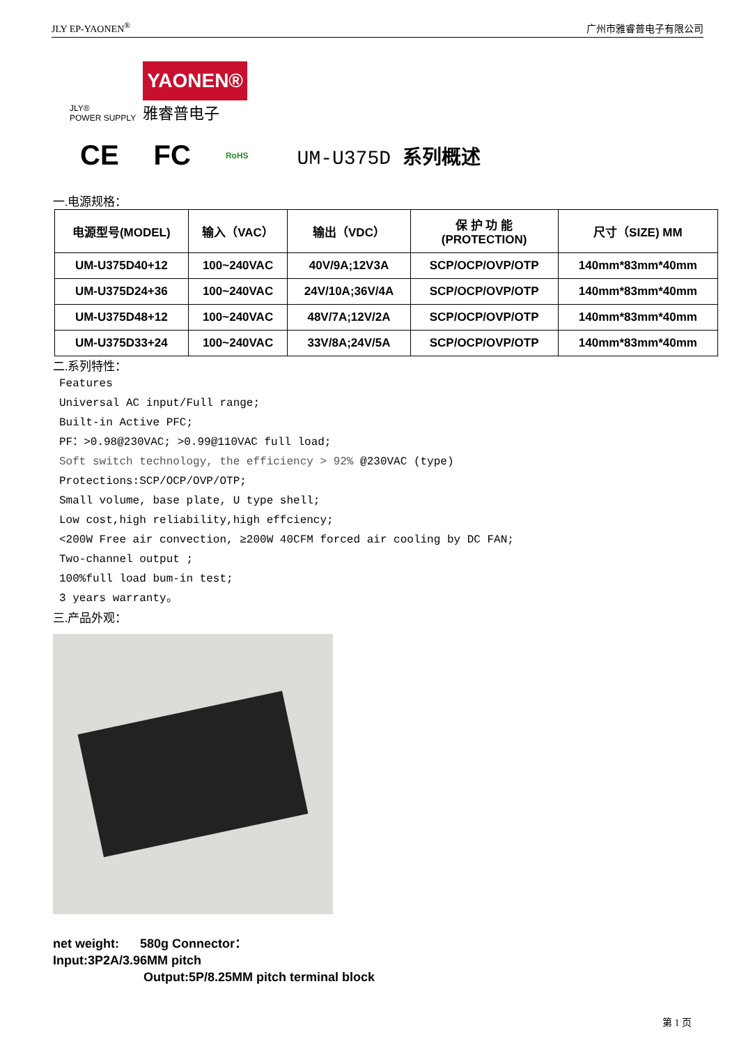JLY EP-YAONEN<sup>®</sup> 广州市雅睿普电子有限公司
JLY®
POWER SUPPLY
YAONEN®
雅睿普电子
CE FC RoHS UM-U375D 系列概述
一.电源规格：
| 电源型号(MODEL) | 输入（VAC） | 输出（VDC） | 保 护 功 能 (PROTECTION) | 尺寸（SIZE) MM |
| --- | --- | --- | --- | --- |
| UM-U375D40+12 | 100~240VAC | 40V/9A;12V3A | SCP/OCP/OVP/OTP | 140mm*83mm*40mm |
| UM-U375D24+36 | 100~240VAC | 24V/10A;36V/4A | SCP/OCP/OVP/OTP | 140mm*83mm*40mm |
| UM-U375D48+12 | 100~240VAC | 48V/7A;12V/2A | SCP/OCP/OVP/OTP | 140mm*83mm*40mm |
| UM-U375D33+24 | 100~240VAC | 33V/8A;24V/5A | SCP/OCP/OVP/OTP | 140mm*83mm*40mm |
二.系列特性：
Features
Universal AC input/Full range;
Built-in Active PFC;
PF：>0.98@230VAC; >0.99@110VAC full load;
Soft switch technology, the efficiency > 92% @230VAC (type)
Protections:SCP/OCP/OVP/OTP;
Small volume, base plate, U type shell;
Low cost,high reliability,high effciency;
<200W Free air convection, ≥200W 40CFM forced air cooling by DC FAN;
Two-channel output ;
100%full load bum-in test;
3 years warranty。
三.产品外观：
net weight: 580g Connector：
Input:3P2A/3.96MM pitch
Output:5P/8.25MM pitch terminal block
第 1 页